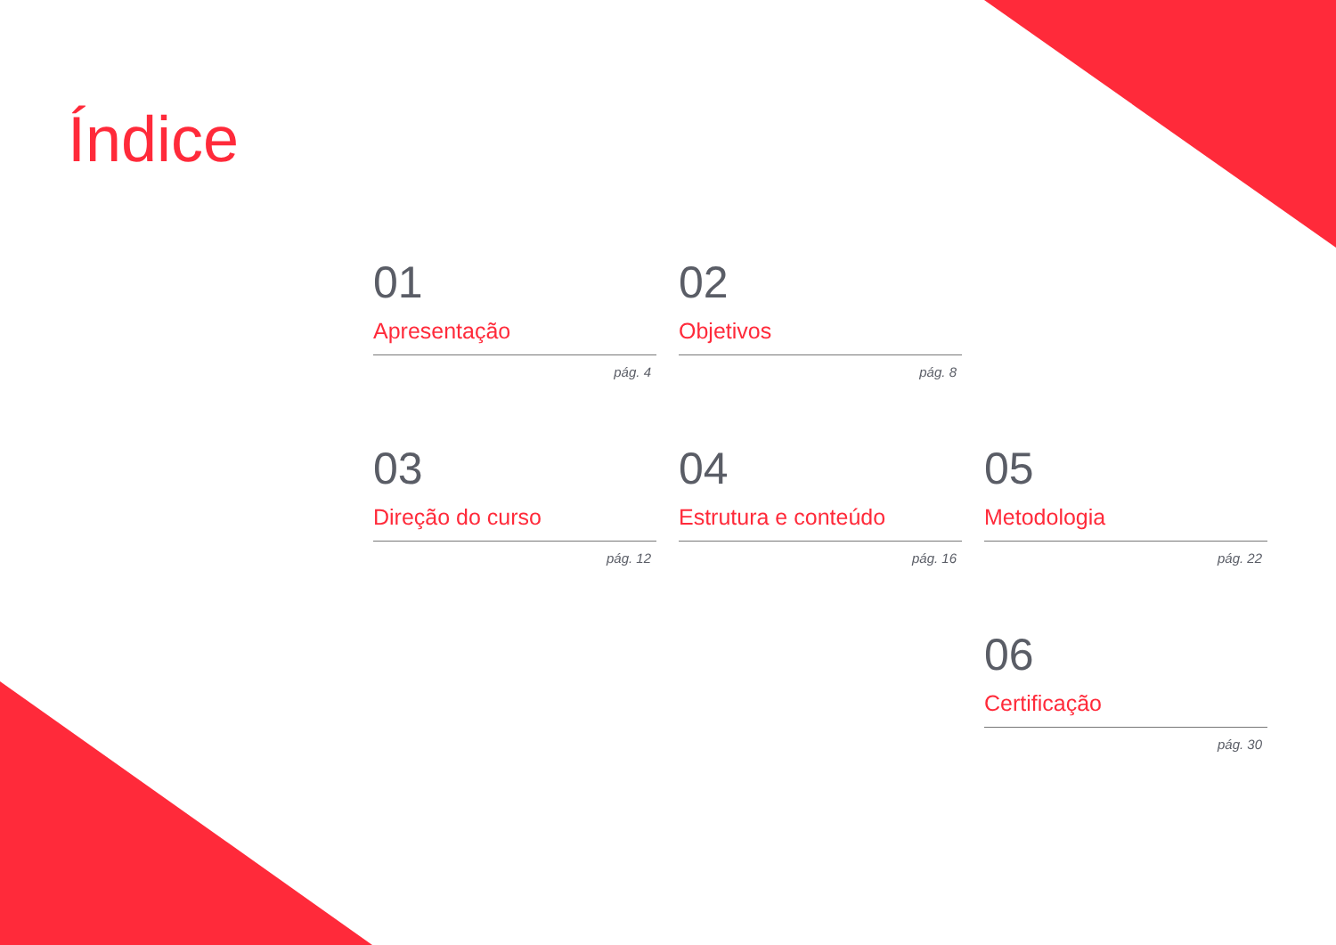Índice
01
Apresentação
pág. 4
02
Objetivos
pág. 8
03
Direção do curso
pág. 12
04
Estrutura e conteúdo
pág. 16
05
Metodologia
pág. 22
06
Certificação
pág. 30